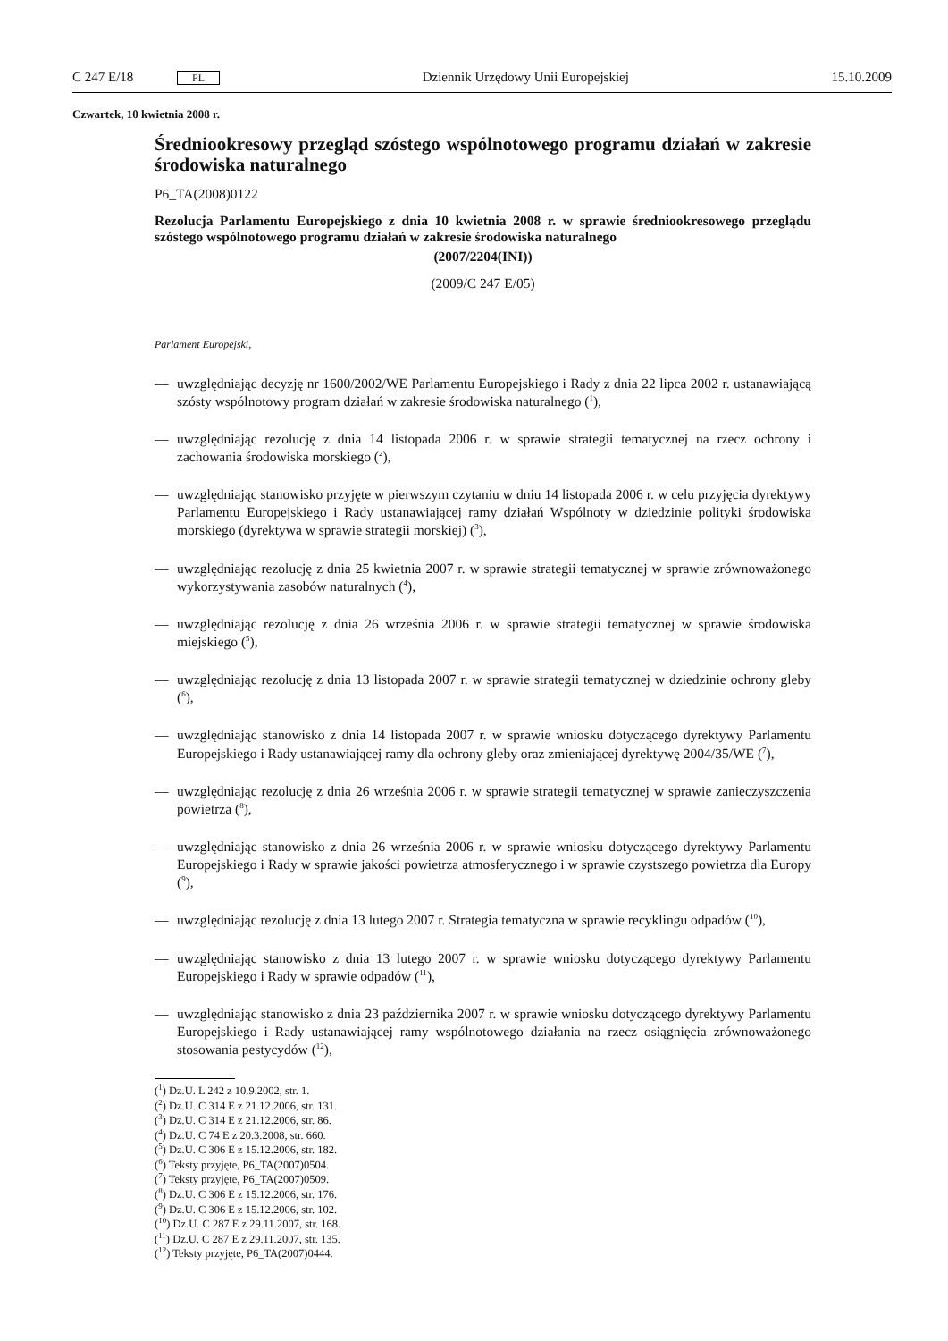C 247 E/18 PL Dziennik Urzędowy Unii Europejskiej 15.10.2009
Czwartek, 10 kwietnia 2008 r.
Średniookresowy przegląd szóstego wspólnotowego programu działań w zakresie środowiska naturalnego
P6_TA(2008)0122
Rezolucja Parlamentu Europejskiego z dnia 10 kwietnia 2008 r. w sprawie średniookresowego przeglądu szóstego wspólnotowego programu działań w zakresie środowiska naturalnego
(2007/2204(INI))
(2009/C 247 E/05)
Parlament Europejski,
— uwzględniając decyzję nr 1600/2002/WE Parlamentu Europejskiego i Rady z dnia 22 lipca 2002 r. ustanawiającą szósty wspólnotowy program działań w zakresie środowiska naturalnego (<sup>1</sup>),
— uwzględniając rezolucję z dnia 14 listopada 2006 r. w sprawie strategii tematycznej na rzecz ochrony i zachowania środowiska morskiego (<sup>2</sup>),
— uwzględniając stanowisko przyjęte w pierwszym czytaniu w dniu 14 listopada 2006 r. w celu przyjęcia dyrektywy Parlamentu Europejskiego i Rady ustanawiającej ramy działań Wspólnoty w dziedzinie polityki środowiska morskiego (dyrektywa w sprawie strategii morskiej) (<sup>3</sup>),
— uwzględniając rezolucję z dnia 25 kwietnia 2007 r. w sprawie strategii tematycznej w sprawie zrównoważonego wykorzystywania zasobów naturalnych (<sup>4</sup>),
— uwzględniając rezolucję z dnia 26 września 2006 r. w sprawie strategii tematycznej w sprawie środowiska miejskiego (<sup>5</sup>),
— uwzględniając rezolucję z dnia 13 listopada 2007 r. w sprawie strategii tematycznej w dziedzinie ochrony gleby (<sup>6</sup>),
— uwzględniając stanowisko z dnia 14 listopada 2007 r. w sprawie wniosku dotyczącego dyrektywy Parlamentu Europejskiego i Rady ustanawiającej ramy dla ochrony gleby oraz zmieniającej dyrektywę 2004/35/WE (<sup>7</sup>),
— uwzględniając rezolucję z dnia 26 września 2006 r. w sprawie strategii tematycznej w sprawie zanieczyszczenia powietrza (<sup>8</sup>),
— uwzględniając stanowisko z dnia 26 września 2006 r. w sprawie wniosku dotyczącego dyrektywy Parlamentu Europejskiego i Rady w sprawie jakości powietrza atmosferycznego i w sprawie czystszego powietrza dla Europy (<sup>9</sup>),
— uwzględniając rezolucję z dnia 13 lutego 2007 r. Strategia tematyczna w sprawie recyklingu odpadów (<sup>10</sup>),
— uwzględniając stanowisko z dnia 13 lutego 2007 r. w sprawie wniosku dotyczącego dyrektywy Parlamentu Europejskiego i Rady w sprawie odpadów (<sup>11</sup>),
— uwzględniając stanowisko z dnia 23 października 2007 r. w sprawie wniosku dotyczącego dyrektywy Parlamentu Europejskiego i Rady ustanawiającej ramy wspólnotowego działania na rzecz osiągnięcia zrównoważonego stosowania pestycydów (<sup>12</sup>),
(<sup>1</sup>) Dz.U. L 242 z 10.9.2002, str. 1.
(<sup>2</sup>) Dz.U. C 314 E z 21.12.2006, str. 131.
(<sup>3</sup>) Dz.U. C 314 E z 21.12.2006, str. 86.
(<sup>4</sup>) Dz.U. C 74 E z 20.3.2008, str. 660.
(<sup>5</sup>) Dz.U. C 306 E z 15.12.2006, str. 182.
(<sup>6</sup>) Teksty przyjęte, P6_TA(2007)0504.
(<sup>7</sup>) Teksty przyjęte, P6_TA(2007)0509.
(<sup>8</sup>) Dz.U. C 306 E z 15.12.2006, str. 176.
(<sup>9</sup>) Dz.U. C 306 E z 15.12.2006, str. 102.
(<sup>10</sup>) Dz.U. C 287 E z 29.11.2007, str. 168.
(<sup>11</sup>) Dz.U. C 287 E z 29.11.2007, str. 135.
(<sup>12</sup>) Teksty przyjęte, P6_TA(2007)0444.